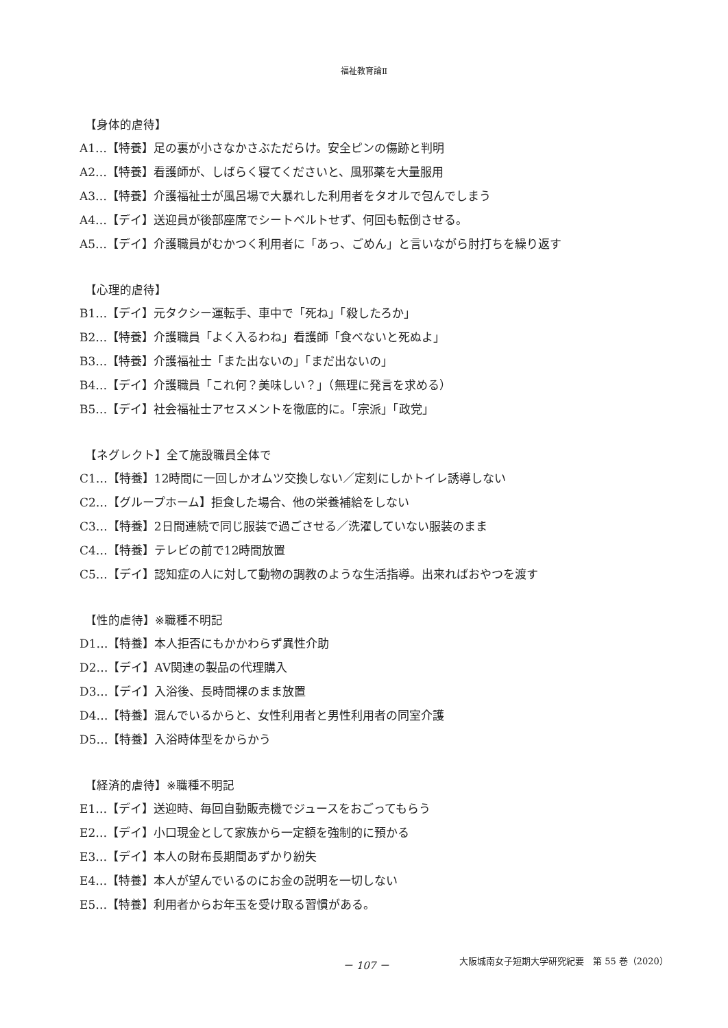福祉教育論Ⅱ
【身体的虐待】
A1…【特養】足の裏が小さなかさぶただらけ。安全ピンの傷跡と判明
A2…【特養】看護師が、しばらく寝てくださいと、風邪薬を大量服用
A3…【特養】介護福祉士が風呂場で大暴れした利用者をタオルで包んでしまう
A4…【デイ】送迎員が後部座席でシートベルトせず、何回も転倒させる。
A5…【デイ】介護職員がむかつく利用者に「あっ、ごめん」と言いながら肘打ちを繰り返す
【心理的虐待】
B1…【デイ】元タクシー運転手、車中で「死ね」「殺したろか」
B2…【特養】介護職員「よく入るわね」看護師「食べないと死ぬよ」
B3…【特養】介護福祉士「また出ないの」「まだ出ないの」
B4…【デイ】介護職員「これ何？美味しい？」（無理に発言を求める）
B5…【デイ】社会福祉士アセスメントを徹底的に。「宗派」「政党」
【ネグレクト】全て施設職員全体で
C1…【特養】12時間に一回しかオムツ交換しない／定刻にしかトイレ誘導しない
C2…【グループホーム】拒食した場合、他の栄養補給をしない
C3…【特養】2日間連続で同じ服装で過ごさせる／洗濯していない服装のまま
C4…【特養】テレビの前で12時間放置
C5…【デイ】認知症の人に対して動物の調教のような生活指導。出来ればおやつを渡す
【性的虐待】※職種不明記
D1…【特養】本人拒否にもかかわらず異性介助
D2…【デイ】AV関連の製品の代理購入
D3…【デイ】入浴後、長時間裸のまま放置
D4…【特養】混んでいるからと、女性利用者と男性利用者の同室介護
D5…【特養】入浴時体型をからかう
【経済的虐待】※職種不明記
E1…【デイ】送迎時、毎回自動販売機でジュースをおごってもらう
E2…【デイ】小口現金として家族から一定額を強制的に預かる
E3…【デイ】本人の財布長期間あずかり紛失
E4…【特養】本人が望んでいるのにお金の説明を一切しない
E5…【特養】利用者からお年玉を受け取る習慣がある。
－ 107 － 大阪城南女子短期大学研究紀要　第 55 巻（2020）